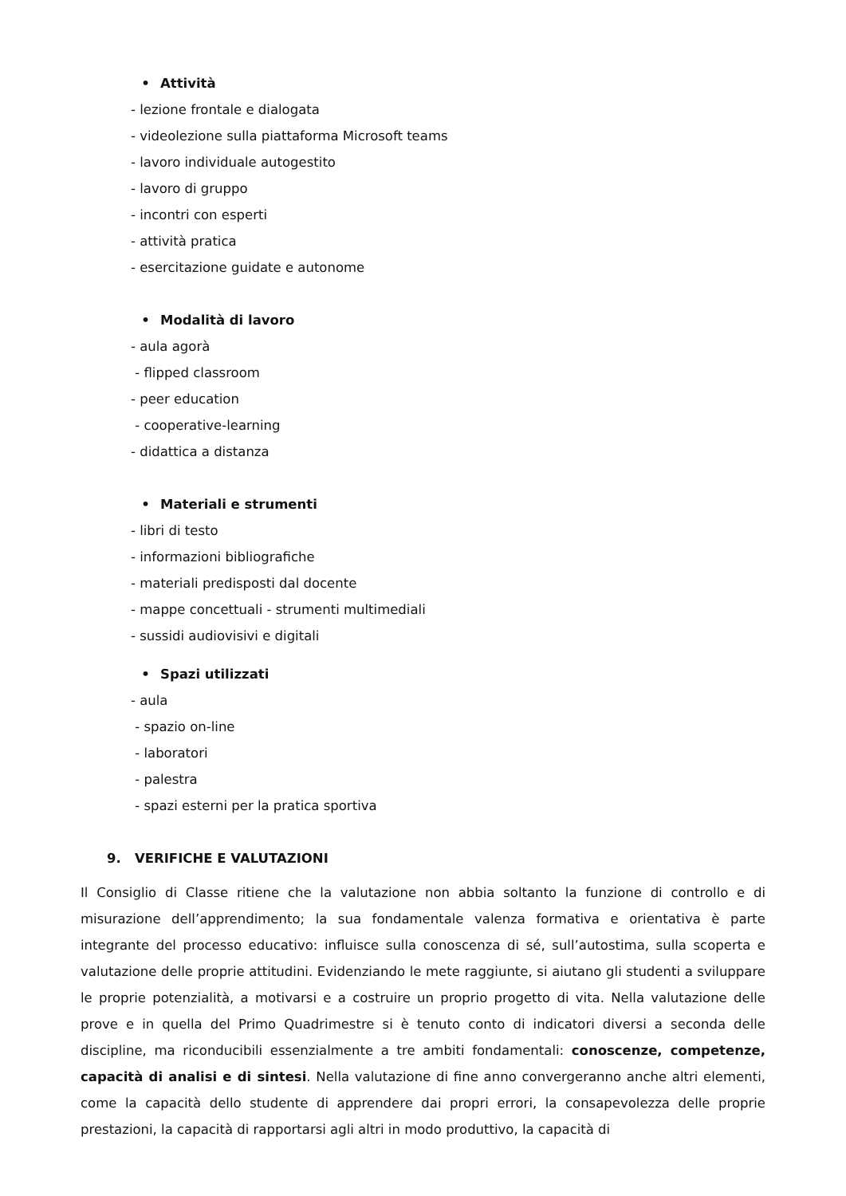• Attività
- lezione frontale e dialogata
- videolezione sulla piattaforma Microsoft teams
- lavoro individuale autogestito
- lavoro di gruppo
- incontri con esperti
- attività pratica
- esercitazione guidate e autonome
• Modalità di lavoro
- aula agorà
- flipped classroom
- peer education
- cooperative-learning
- didattica a distanza
• Materiali e strumenti
- libri di testo
- informazioni bibliografiche
- materiali predisposti dal docente
- mappe concettuali - strumenti multimediali
- sussidi audiovisivi e digitali
• Spazi utilizzati
- aula
- spazio on-line
- laboratori
- palestra
- spazi esterni per la pratica sportiva
9. VERIFICHE E VALUTAZIONI
Il Consiglio di Classe ritiene che la valutazione non abbia soltanto la funzione di controllo e di misurazione dell’apprendimento; la sua fondamentale valenza formativa e orientativa è parte integrante del processo educativo: influisce sulla conoscenza di sé, sull’autostima, sulla scoperta e valutazione delle proprie attitudini. Evidenziando le mete raggiunte, si aiutano gli studenti a sviluppare le proprie potenzialità, a motivarsi e a costruire un proprio progetto di vita. Nella valutazione delle prove e in quella del Primo Quadrimestre si è tenuto conto di indicatori diversi a seconda delle discipline, ma riconducibili essenzialmente a tre ambiti fondamentali: conoscenze, competenze, capacità di analisi e di sintesi. Nella valutazione di fine anno convergeranno anche altri elementi, come la capacità dello studente di apprendere dai propri errori, la consapevolezza delle proprie prestazioni, la capacità di rapportarsi agli altri in modo produttivo, la capacità di